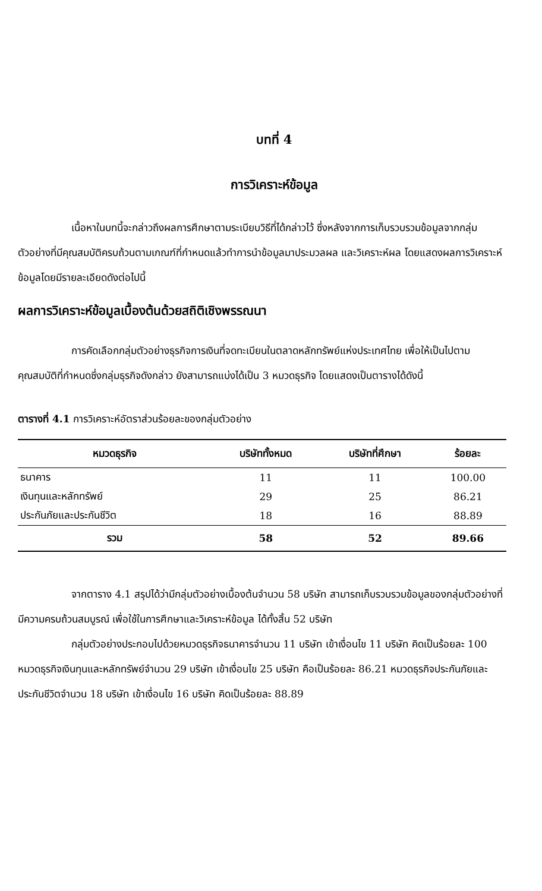บทที่ 4
การวิเคราะห์ข้อมูล
เนื้อหาในบทนี้จะกล่าวถึงผลการศึกษาตามระเบียบวิธีที่ได้กล่าวไว้ ซึ่งหลังจากการเก็บรวบรวมข้อมูลจากกลุ่มตัวอย่างที่มีคุณสมบัติครบถ้วนตามเกณฑ์ที่กำหนดแล้วทำการนำข้อมูลมาประมวลผล และวิเคราะห์ผล โดยแสดงผลการวิเคราะห์ข้อมูลโดยมีรายละเอียดดังต่อไปนี้
ผลการวิเคราะห์ข้อมูลเบื้องต้นด้วยสถิติเชิงพรรณนา
การคัดเลือกกลุ่มตัวอย่างธุรกิจการเงินที่จดทะเบียนในตลาดหลักทรัพย์แห่งประเทศไทย เพื่อให้เป็นไปตามคุณสมบัติที่กำหนดซึ่งกลุ่มธุรกิจดังกล่าว ยังสามารถแบ่งได้เป็น 3 หมวดธุรกิจ โดยแสดงเป็นตารางได้ดังนี้
ตารางที่ 4.1 การวิเคราะห์อัตราส่วนร้อยละของกลุ่มตัวอย่าง
| หมวดธุรกิจ | บริษัททั้งหมด | บริษัทที่ศึกษา | ร้อยละ |
| --- | --- | --- | --- |
| ธนาคาร | 11 | 11 | 100.00 |
| เงินทุนและหลักทรัพย์ | 29 | 25 | 86.21 |
| ประกันภัยและประกันชีวิต | 18 | 16 | 88.89 |
| รวม | 58 | 52 | 89.66 |
จากตาราง 4.1 สรุปได้ว่ามีกลุ่มตัวอย่างเบื้องต้นจำนวน 58 บริษัท สามารถเก็บรวบรวมข้อมูลของกลุ่มตัวอย่างที่มีความครบถ้วนสมบูรณ์ เพื่อใช้ในการศึกษาและวิเคราะห์ข้อมูล ได้ทั้งสิ้น 52 บริษัท
กลุ่มตัวอย่างประกอบไปด้วยหมวดธุรกิจธนาคารจำนวน 11 บริษัท เข้าเงื่อนไข 11 บริษัท คิดเป็นร้อยละ 100 หมวดธุรกิจเงินทุนและหลักทรัพย์จำนวน 29 บริษัท เข้าเงื่อนไข 25 บริษัท คือเป็นร้อยละ 86.21 หมวดธุรกิจประกันภัยและประกันชีวิตจำนวน 18 บริษัท เข้าเงื่อนไข 16 บริษัท คิดเป็นร้อยละ 88.89